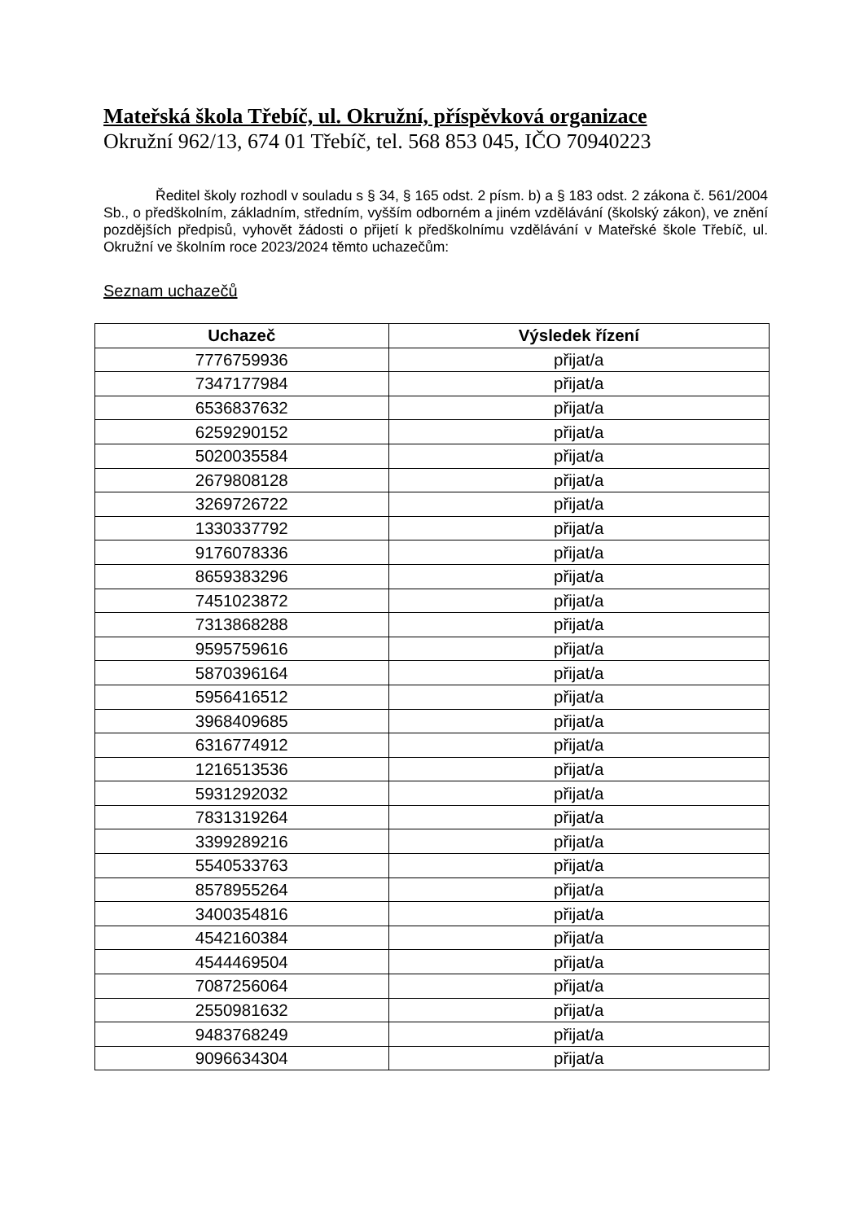Mateřská škola Třebíč, ul. Okružní, příspěvková organizace
Okružní 962/13, 674 01 Třebíč, tel. 568 853 045, IČO 70940223
Ředitel školy rozhodl v souladu s § 34, § 165 odst. 2 písm. b) a § 183 odst. 2 zákona č. 561/2004 Sb., o předškolním, základním, středním, vyšším odborném a jiném vzdělávání (školský zákon), ve znění pozdějších předpisů, vyhovět žádosti o přijetí k předškolnímu vzdělávání v Mateřské škole Třebíč, ul. Okružní ve školním roce 2023/2024 těmto uchazečům:
Seznam uchazečů
| Uchazeč | Výsledek řízení |
| --- | --- |
| 7776759936 | přijat/a |
| 7347177984 | přijat/a |
| 6536837632 | přijat/a |
| 6259290152 | přijat/a |
| 5020035584 | přijat/a |
| 2679808128 | přijat/a |
| 3269726722 | přijat/a |
| 1330337792 | přijat/a |
| 9176078336 | přijat/a |
| 8659383296 | přijat/a |
| 7451023872 | přijat/a |
| 7313868288 | přijat/a |
| 9595759616 | přijat/a |
| 5870396164 | přijat/a |
| 5956416512 | přijat/a |
| 3968409685 | přijat/a |
| 6316774912 | přijat/a |
| 1216513536 | přijat/a |
| 5931292032 | přijat/a |
| 7831319264 | přijat/a |
| 3399289216 | přijat/a |
| 5540533763 | přijat/a |
| 8578955264 | přijat/a |
| 3400354816 | přijat/a |
| 4542160384 | přijat/a |
| 4544469504 | přijat/a |
| 7087256064 | přijat/a |
| 2550981632 | přijat/a |
| 9483768249 | přijat/a |
| 9096634304 | přijat/a |